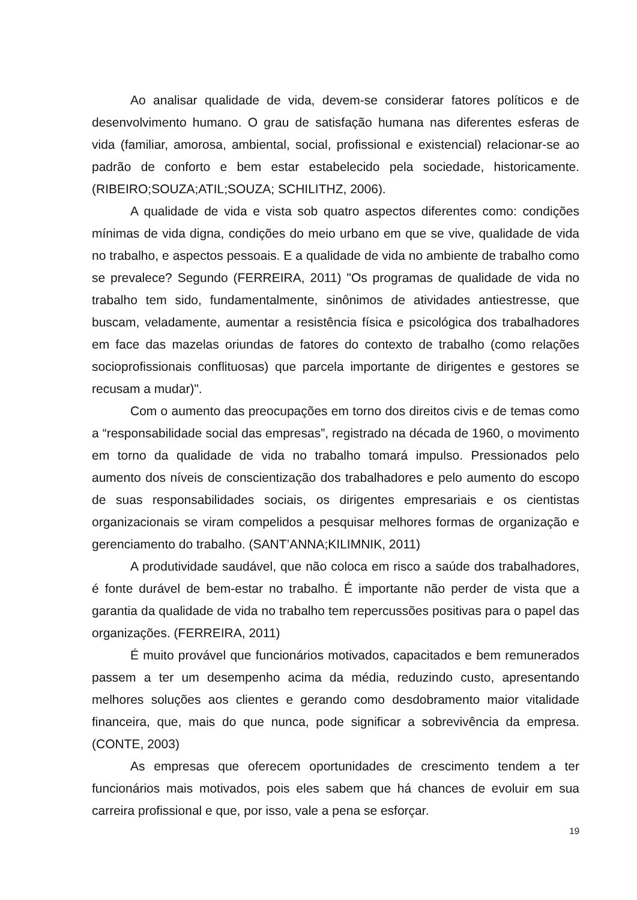Ao analisar qualidade de vida, devem-se considerar fatores políticos e de desenvolvimento humano. O grau de satisfação humana nas diferentes esferas de vida (familiar, amorosa, ambiental, social, profissional e existencial) relacionar-se ao padrão de conforto e bem estar estabelecido pela sociedade, historicamente. (RIBEIRO;SOUZA;ATIL;SOUZA; SCHILITHZ, 2006).
A qualidade de vida e vista sob quatro aspectos diferentes como: condições mínimas de vida digna, condições do meio urbano em que se vive, qualidade de vida no trabalho, e aspectos pessoais. E a qualidade de vida no ambiente de trabalho como se prevalece? Segundo (FERREIRA, 2011) "Os programas de qualidade de vida no trabalho tem sido, fundamentalmente, sinônimos de atividades antiestresse, que buscam, veladamente, aumentar a resistência física e psicológica dos trabalhadores em face das mazelas oriundas de fatores do contexto de trabalho (como relações socioprofissionais conflituosas) que parcela importante de dirigentes e gestores se recusam a mudar)".
Com o aumento das preocupações em torno dos direitos civis e de temas como a “responsabilidade social das empresas”, registrado na década de 1960, o movimento em torno da qualidade de vida no trabalho tomará impulso. Pressionados pelo aumento dos níveis de conscientização dos trabalhadores e pelo aumento do escopo de suas responsabilidades sociais, os dirigentes empresariais e os cientistas organizacionais se viram compelidos a pesquisar melhores formas de organização e gerenciamento do trabalho. (SANT’ANNA;KILIMNIK, 2011)
A produtividade saudável, que não coloca em risco a saúde dos trabalhadores, é fonte durável de bem-estar no trabalho. É importante não perder de vista que a garantia da qualidade de vida no trabalho tem repercussões positivas para o papel das organizações. (FERREIRA, 2011)
É muito provável que funcionários motivados, capacitados e bem remunerados passem a ter um desempenho acima da média, reduzindo custo, apresentando melhores soluções aos clientes e gerando como desdobramento maior vitalidade financeira, que, mais do que nunca, pode significar a sobrevivência da empresa. (CONTE, 2003)
As empresas que oferecem oportunidades de crescimento tendem a ter funcionários mais motivados, pois eles sabem que há chances de evoluir em sua carreira profissional e que, por isso, vale a pena se esforçar.
19